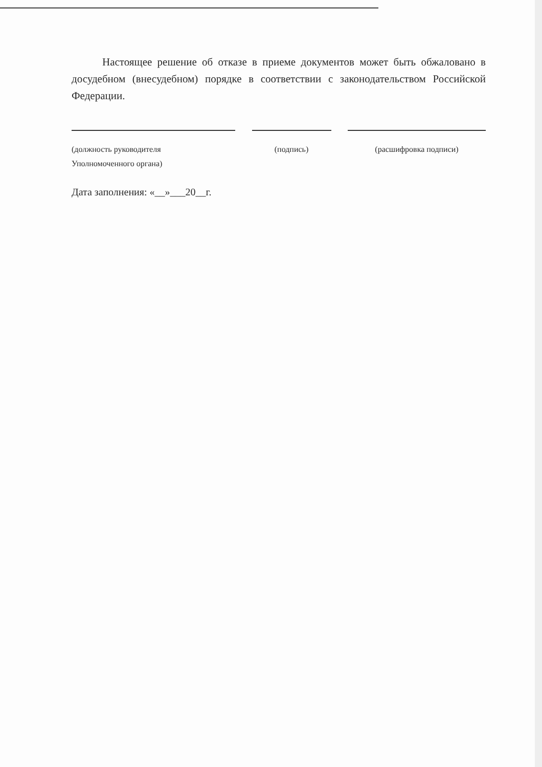Настоящее решение об отказе в приеме документов может быть обжаловано в досудебном (внесудебном) порядке в соответствии с законодательством Российской Федерации.
(должность руководителя
Уполномоченного органа)
(подпись) (расшифровка подписи)
Дата заполнения: «__»___20__г.